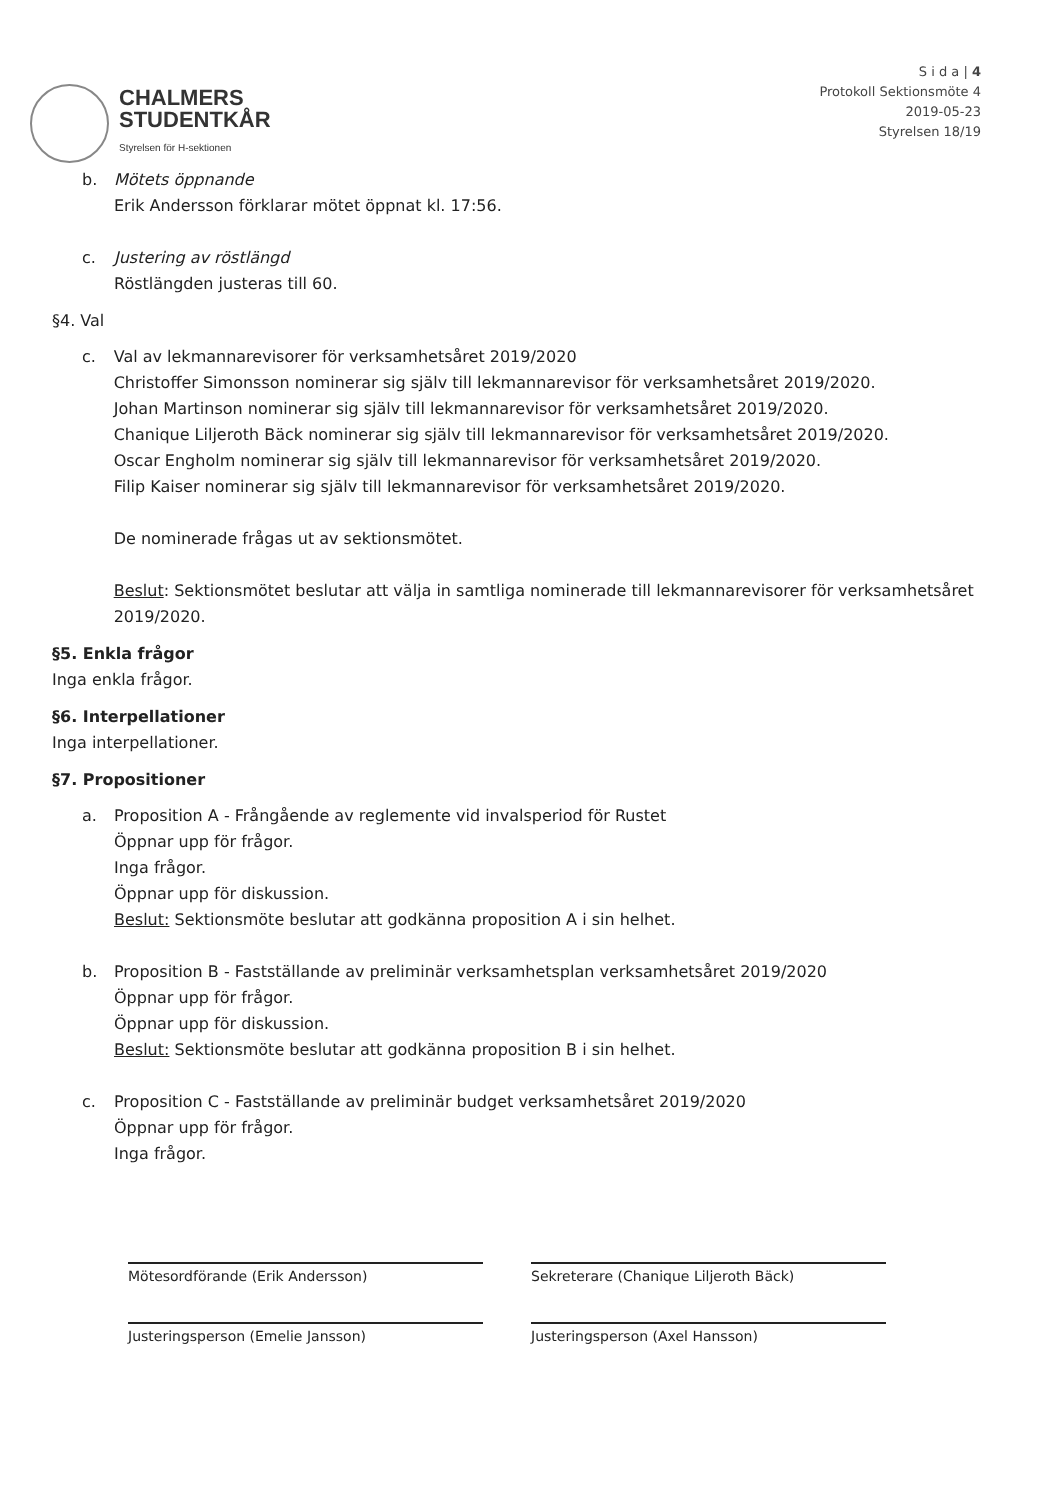CHALMERS
STUDENTKÅR
Styrelsen för H-sektionen
S i d a | 4
Protokoll Sektionsmöte 4
2019-05-23
Styrelsen 18/19
b. Mötets öppnande
Erik Andersson förklarar mötet öppnat kl. 17:56.
c. Justering av röstlängd
Röstlängden justeras till 60.
§4. Val
c. Val av lekmannarevisorer för verksamhetsåret 2019/2020
Christoffer Simonsson nominerar sig själv till lekmannarevisor för verksamhetsåret 2019/2020.
Johan Martinson nominerar sig själv till lekmannarevisor för verksamhetsåret 2019/2020.
Chanique Liljeroth Bäck nominerar sig själv till lekmannarevisor för verksamhetsåret 2019/2020.
Oscar Engholm nominerar sig själv till lekmannarevisor för verksamhetsåret 2019/2020.
Filip Kaiser nominerar sig själv till lekmannarevisor för verksamhetsåret 2019/2020.
De nominerade frågas ut av sektionsmötet.
Beslut: Sektionsmötet beslutar att välja in samtliga nominerade till lekmannarevisorer för verksamhetsåret 2019/2020.
§5. Enkla frågor
Inga enkla frågor.
§6. Interpellationer
Inga interpellationer.
§7. Propositioner
a. Proposition A - Frångående av reglemente vid invalsperiod för Rustet
Öppnar upp för frågor.
Inga frågor.
Öppnar upp för diskussion.
Beslut: Sektionsmöte beslutar att godkänna proposition A i sin helhet.
b. Proposition B - Fastställande av preliminär verksamhetsplan verksamhetsåret 2019/2020
Öppnar upp för frågor.
Öppnar upp för diskussion.
Beslut: Sektionsmöte beslutar att godkänna proposition B i sin helhet.
c. Proposition C - Fastställande av preliminär budget verksamhetsåret 2019/2020
Öppnar upp för frågor.
Inga frågor.
Mötesordförande (Erik Andersson) Sekreterare (Chanique Liljeroth Bäck)
Justeringsperson (Emelie Jansson) Justeringsperson (Axel Hansson)